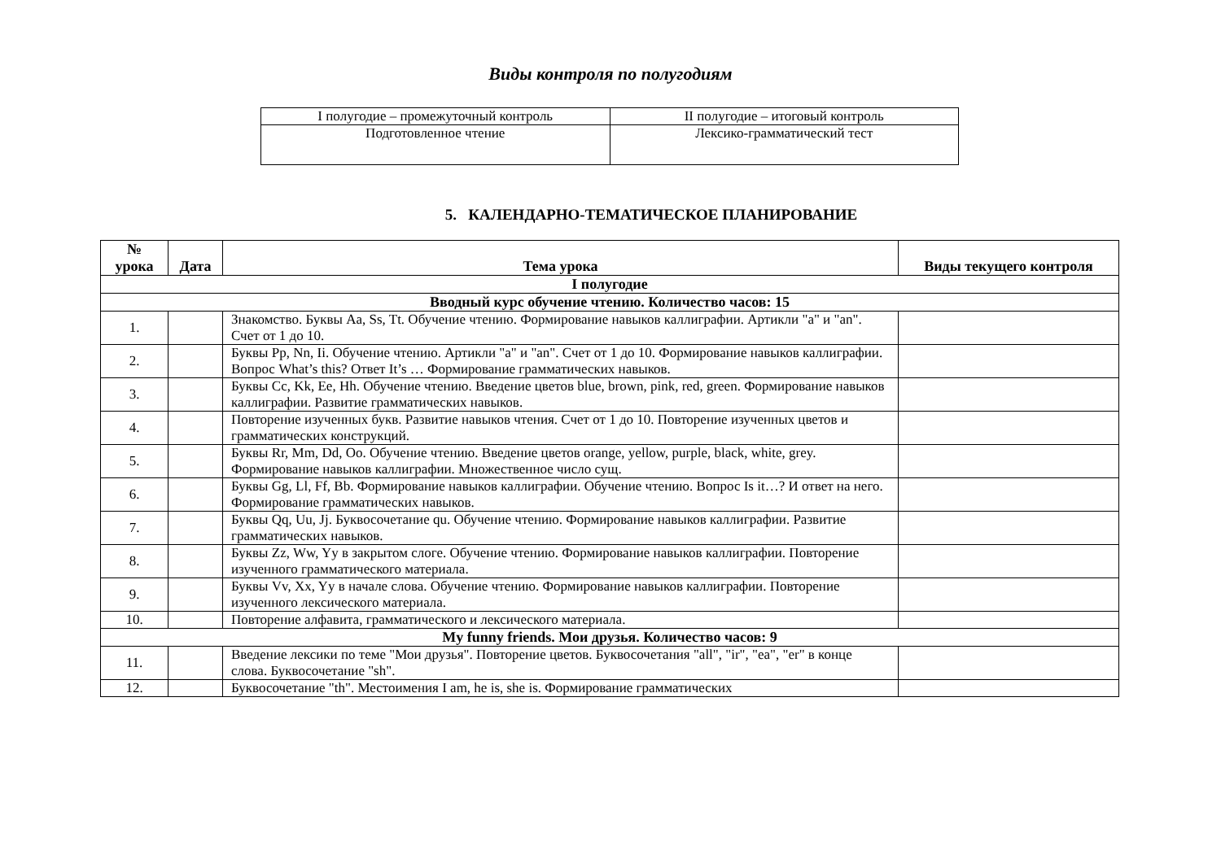Виды контроля по полугодиям
| I полугодие – промежуточный контроль | II полугодие – итоговый контроль |
| Подготовленное чтение | Лексико-грамматический тест |
5. КАЛЕНДАРНО-ТЕМАТИЧЕСКОЕ ПЛАНИРОВАНИЕ
| № урока | Дата | Тема урока | Виды текущего контроля |
| --- | --- | --- | --- |
| I полугодие | | | |
| Вводный курс обучение чтению. Количество часов: 15 | | | |
| 1. | | Знакомство. Буквы Aa, Ss, Tt. Обучение чтению. Формирование навыков каллиграфии. Артикли "a" и "an". Счет от 1 до 10. | |
| 2. | | Буквы Pp, Nn, Ii. Обучение чтению. Артикли "a" и "an". Счет от 1 до 10. Формирование навыков каллиграфии. Вопрос What’s this? Ответ It’s … Формирование грамматических навыков. | |
| 3. | | Буквы Cc, Kk, Ee, Hh. Обучение чтению. Введение цветов blue, brown, pink, red, green. Формирование навыков каллиграфии. Развитие грамматических навыков. | |
| 4. | | Повторение изученных букв. Развитие навыков чтения. Счет от 1 до 10. Повторение изученных цветов и грамматических конструкций. | |
| 5. | | Буквы Rr, Mm, Dd, Oo. Обучение чтению. Введение цветов orange, yellow, purple, black, white, grey. Формирование навыков каллиграфии. Множественное число сущ. | |
| 6. | | Буквы Gg, Ll, Ff, Bb. Формирование навыков каллиграфии. Обучение чтению. Вопрос Is it…? И ответ на него. Формирование грамматических навыков. | |
| 7. | | Буквы Qq, Uu, Jj. Буквосочетание qu. Обучение чтению. Формирование навыков каллиграфии. Развитие грамматических навыков. | |
| 8. | | Буквы Zz, Ww, Yy в закрытом слоге. Обучение чтению. Формирование навыков каллиграфии. Повторение изученного грамматического материала. | |
| 9. | | Буквы Vv, Xx, Yy в начале слова. Обучение чтению. Формирование навыков каллиграфии. Повторение изученного лексического материала. | |
| 10. | | Повторение алфавита, грамматического и лексического материала. | |
| My funny friends. Мои друзья. Количество часов: 9 | | | |
| 11. | | Введение лексики по теме "Мои друзья". Повторение цветов. Буквосочетания "all", "ir", "ea", "er" в конце слова. Буквосочетание "sh". | |
| 12. | | Буквосочетание "th". Местоимения I am, he is, she is. Формирование грамматических | |